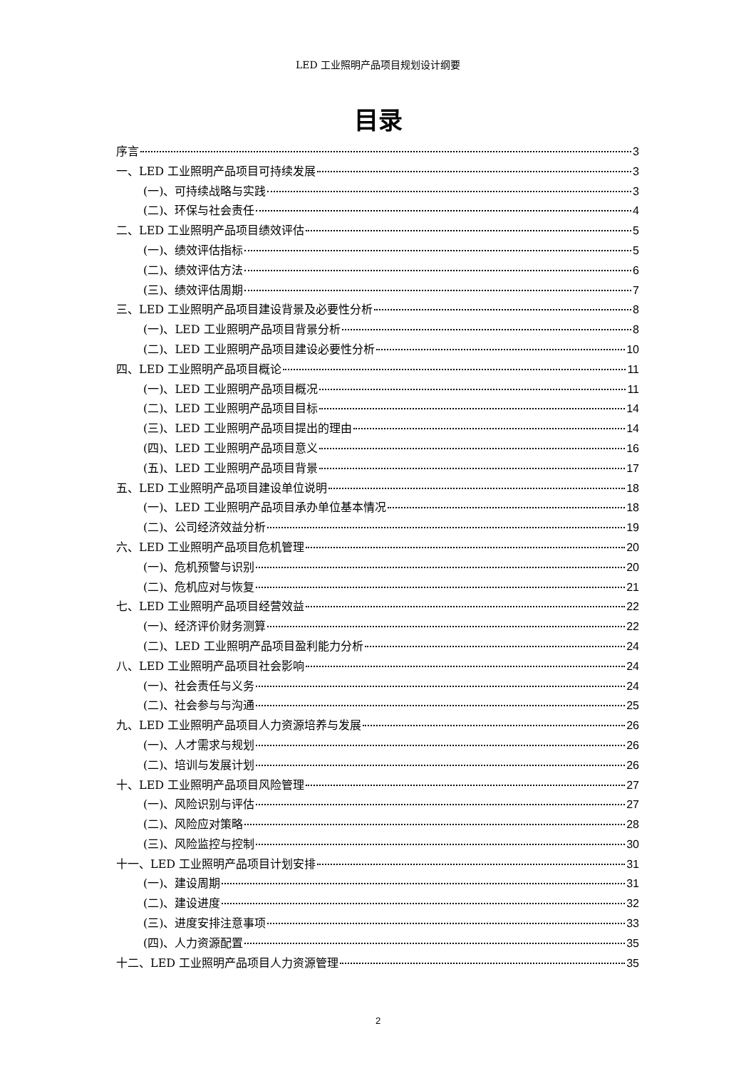LED 工业照明产品项目规划设计纲要
目录
序言 3
一、LED 工业照明产品项目可持续发展 3
(一)、可持续战略与实践 3
(二)、环保与社会责任 4
二、LED 工业照明产品项目绩效评估 5
(一)、绩效评估指标 5
(二)、绩效评估方法 6
(三)、绩效评估周期 7
三、LED 工业照明产品项目建设背景及必要性分析 8
(一)、LED 工业照明产品项目背景分析 8
(二)、LED 工业照明产品项目建设必要性分析 10
四、LED 工业照明产品项目概论 11
(一)、LED 工业照明产品项目概况 11
(二)、LED 工业照明产品项目目标 14
(三)、LED 工业照明产品项目提出的理由 14
(四)、LED 工业照明产品项目意义 16
(五)、LED 工业照明产品项目背景 17
五、LED 工业照明产品项目建设单位说明 18
(一)、LED 工业照明产品项目承办单位基本情况 18
(二)、公司经济效益分析 19
六、LED 工业照明产品项目危机管理 20
(一)、危机预警与识别 20
(二)、危机应对与恢复 21
七、LED 工业照明产品项目经营效益 22
(一)、经济评价财务测算 22
(二)、LED 工业照明产品项目盈利能力分析 24
八、LED 工业照明产品项目社会影响 24
(一)、社会责任与义务 24
(二)、社会参与与沟通 25
九、LED 工业照明产品项目人力资源培养与发展 26
(一)、人才需求与规划 26
(二)、培训与发展计划 26
十、LED 工业照明产品项目风险管理 27
(一)、风险识别与评估 27
(二)、风险应对策略 28
(三)、风险监控与控制 30
十一、LED 工业照明产品项目计划安排 31
(一)、建设周期 31
(二)、建设进度 32
(三)、进度安排注意事项 33
(四)、人力资源配置 35
十二、LED 工业照明产品项目人力资源管理 35
2